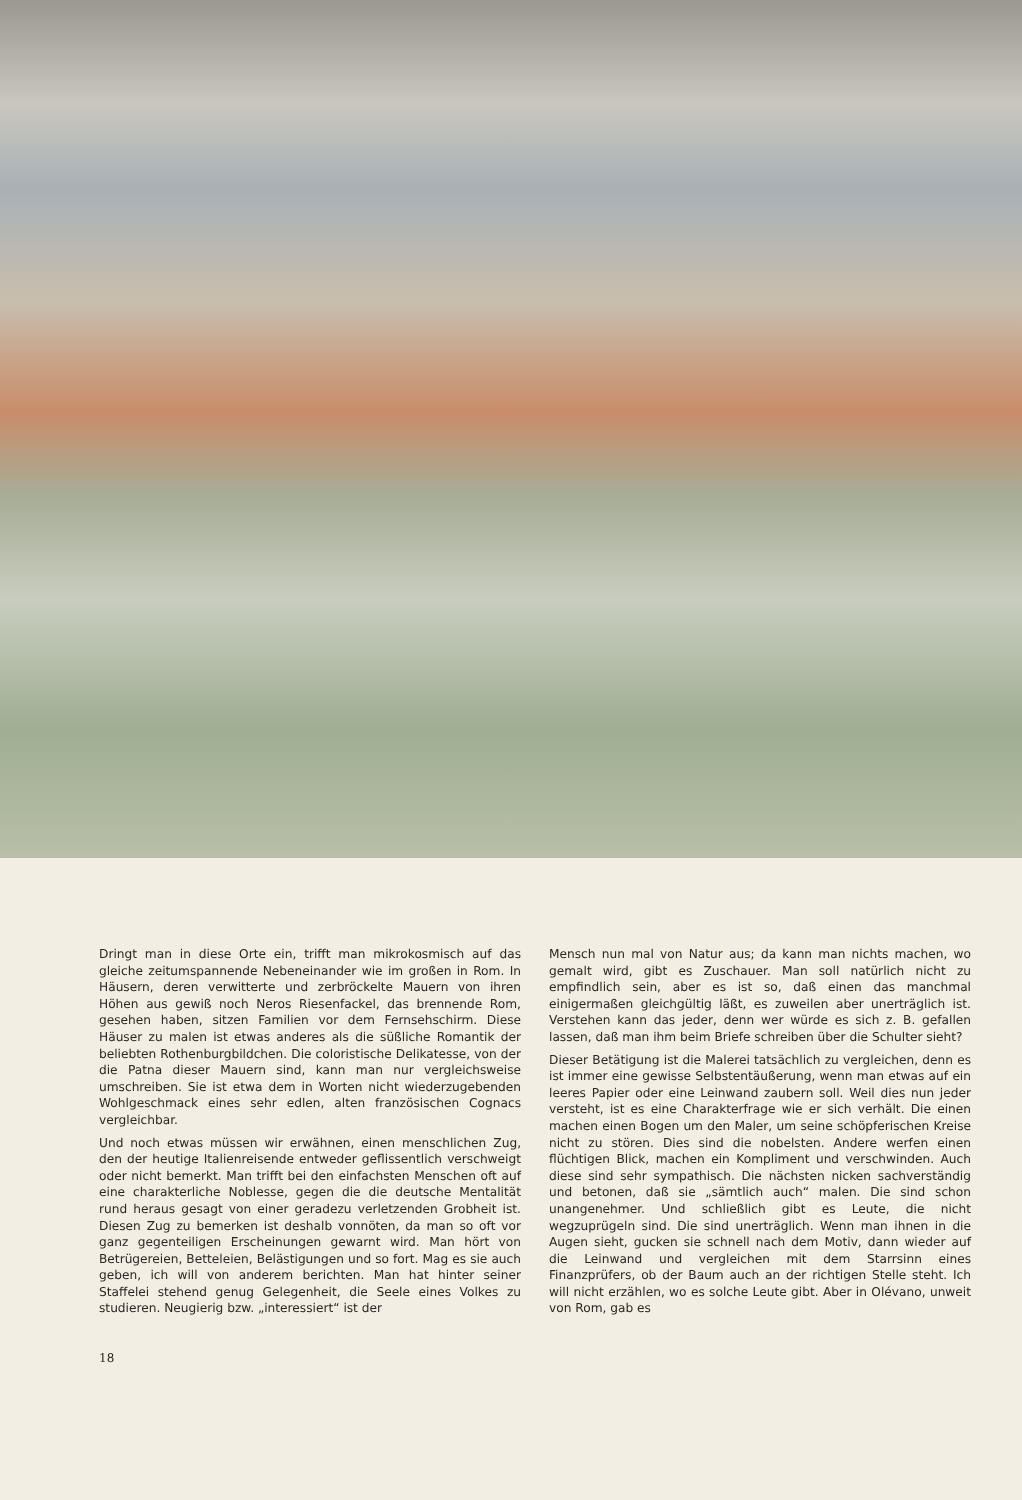Dringt man in diese Orte ein, trifft man mikrokosmisch auf das gleiche zeitumspannende Nebeneinander wie im großen in Rom. In Häusern, deren verwitterte und zerbröckelte Mauern von ihren Höhen aus gewiß noch Neros Riesenfackel, das brennende Rom, gesehen haben, sitzen Familien vor dem Fernsehschirm. Diese Häuser zu malen ist etwas anderes als die süßliche Romantik der beliebten Rothenburgbildchen. Die coloristische Delikatesse, von der die Patna dieser Mauern sind, kann man nur vergleichsweise umschreiben. Sie ist etwa dem in Worten nicht wiederzugebenden Wohlgeschmack eines sehr edlen, alten französischen Cognacs vergleichbar.
Und noch etwas müssen wir erwähnen, einen menschlichen Zug, den der heutige Italienreisende entweder geflissentlich verschweigt oder nicht bemerkt. Man trifft bei den einfachsten Menschen oft auf eine charakterliche Noblesse, gegen die die deutsche Mentalität rund heraus gesagt von einer geradezu verletzenden Grobheit ist. Diesen Zug zu bemerken ist deshalb vonnöten, da man so oft vor ganz gegenteiligen Erscheinungen gewarnt wird. Man hört von Betrügereien, Betteleien, Belästigungen und so fort. Mag es sie auch geben, ich will von anderem berichten. Man hat hinter seiner Staffelei stehend genug Gelegenheit, die Seele eines Volkes zu studieren. Neugierig bzw. „interessiert“ ist der
Mensch nun mal von Natur aus; da kann man nichts machen, wo gemalt wird, gibt es Zuschauer. Man soll natürlich nicht zu empfindlich sein, aber es ist so, daß einen das manchmal einigermaßen gleichgültig läßt, es zuweilen aber unerträglich ist. Verstehen kann das jeder, denn wer würde es sich z. B. gefallen lassen, daß man ihm beim Briefe schreiben über die Schulter sieht?
Dieser Betätigung ist die Malerei tatsächlich zu vergleichen, denn es ist immer eine gewisse Selbstentäußerung, wenn man etwas auf ein leeres Papier oder eine Leinwand zaubern soll. Weil dies nun jeder versteht, ist es eine Charakterfrage wie er sich verhält. Die einen machen einen Bogen um den Maler, um seine schöpferischen Kreise nicht zu stören. Dies sind die nobelsten. Andere werfen einen flüchtigen Blick, machen ein Kompliment und verschwinden. Auch diese sind sehr sympathisch. Die nächsten nicken sachverständig und betonen, daß sie „sämtlich auch“ malen. Die sind schon unangenehmer. Und schließlich gibt es Leute, die nicht wegzuprügeln sind. Die sind unerträglich. Wenn man ihnen in die Augen sieht, gucken sie schnell nach dem Motiv, dann wieder auf die Leinwand und vergleichen mit dem Starrsinn eines Finanzprüfers, ob der Baum auch an der richtigen Stelle steht. Ich will nicht erzählen, wo es solche Leute gibt. Aber in Olévano, unweit von Rom, gab es
18